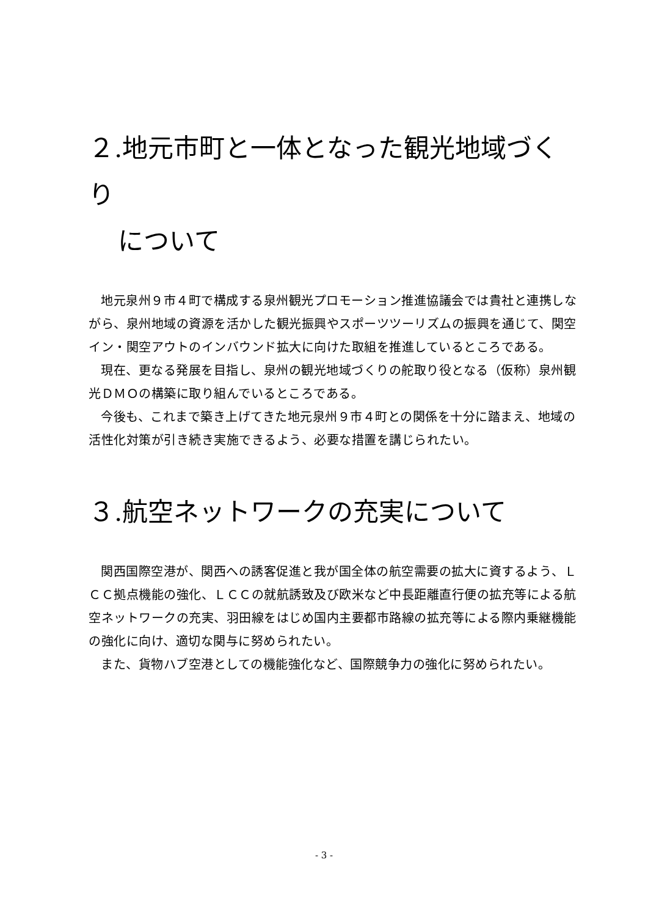２.地元市町と一体となった観光地域づくり
について
地元泉州９市４町で構成する泉州観光プロモーション推進協議会では貴社と連携しながら、泉州地域の資源を活かした観光振興やスポーツツーリズムの振興を通じて、関空イン・関空アウトのインバウンド拡大に向けた取組を推進しているところである。
現在、更なる発展を目指し、泉州の観光地域づくりの舵取り役となる（仮称）泉州観光ＤＭＯの構築に取り組んでいるところである。
今後も、これまで築き上げてきた地元泉州９市４町との関係を十分に踏まえ、地域の活性化対策が引き続き実施できるよう、必要な措置を講じられたい。
３.航空ネットワークの充実について
関西国際空港が、関西への誘客促進と我が国全体の航空需要の拡大に資するよう、ＬＣＣ拠点機能の強化、ＬＣＣの就航誘致及び欧米など中長距離直行便の拡充等による航空ネットワークの充実、羽田線をはじめ国内主要都市路線の拡充等による際内乗継機能の強化に向け、適切な関与に努められたい。
また、貨物ハブ空港としての機能強化など、国際競争力の強化に努められたい。
- 3 -